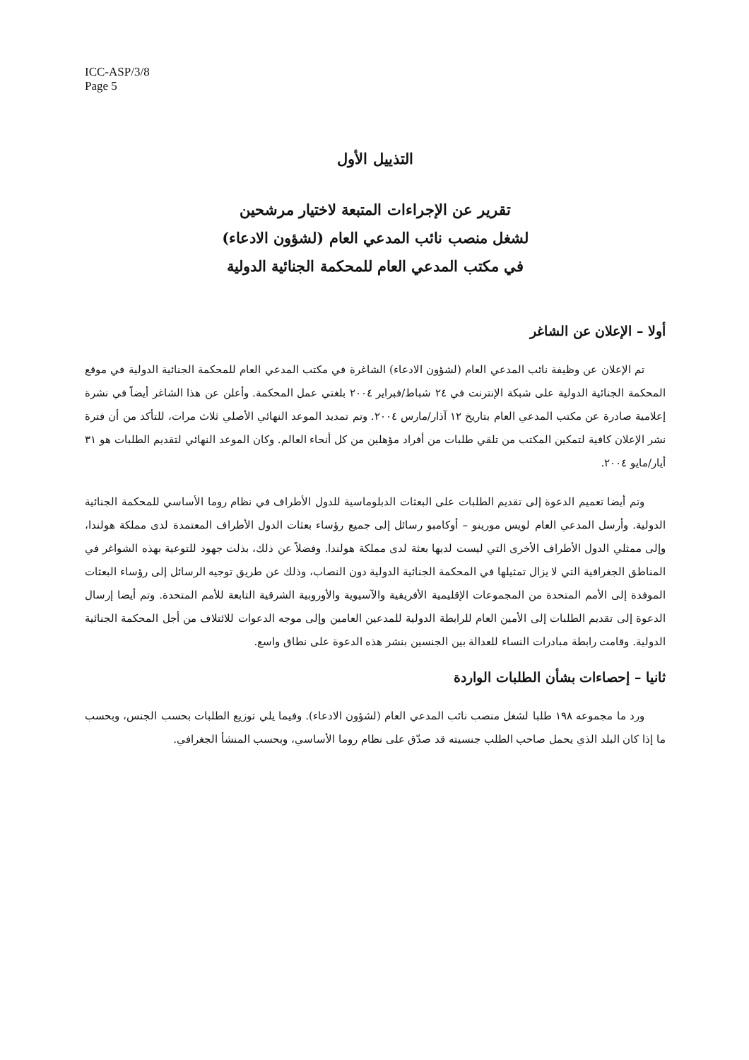ICC-ASP/3/8
Page 5
التذييل الأول
تقرير عن الإجراءات المتبعة لاختيار مرشحين
لشغل منصب نائب المدعي العام (لشؤون الادعاء)
في مكتب المدعي العام للمحكمة الجنائية الدولية
أولا – الإعلان عن الشاغر
تم الإعلان عن وظيفة نائب المدعي العام (لشؤون الادعاء) الشاغرة في مكتب المدعي العام للمحكمة الجنائية الدولية في موقع المحكمة الجنائية الدولية على شبكة الإنترنت في ٢٤ شباط/فبراير ٢٠٠٤ بلغتي عمل المحكمة. وأعلن عن هذا الشاغر أيضاً في نشرة إعلامية صادرة عن مكتب المدعي العام بتاريخ ١٢ آذار/مارس ٢٠٠٤. وتم تمديد الموعد النهائي الأصلي ثلاث مرات، للتأكد من أن فترة نشر الإعلان كافية لتمكين المكتب من تلقي طلبات من أفراد مؤهلين من كل أنحاء العالم. وكان الموعد النهائي لتقديم الطلبات هو ٣١ أيار/مايو ٢٠٠٤.
وتم أيضا تعميم الدعوة إلى تقديم الطلبات على البعثات الدبلوماسية للدول الأطراف في نظام روما الأساسي للمحكمة الجنائية الدولية. وأرسل المدعي العام لويس مورينو – أوكامبو رسائل إلى جميع رؤساء بعثات الدول الأطراف المعتمدة لدى مملكة هولندا، وإلى ممثلي الدول الأطراف الأخرى التي ليست لديها بعثة لدى مملكة هولندا. وفضلاً عن ذلك، بذلت جهود للتوعية بهذه الشواغر في المناطق الجغرافية التي لا يزال تمثيلها في المحكمة الجنائية الدولية دون النصاب، وذلك عن طريق توجيه الرسائل إلى رؤساء البعثات الموفدة إلى الأمم المتحدة من المجموعات الإقليمية الأفريقية والآسيوية والأوروبية الشرقية التابعة للأمم المتحدة. وتم أيضا إرسال الدعوة إلى تقديم الطلبات إلى الأمين العام للرابطة الدولية للمدعين العامين وإلى موجه الدعوات للائتلاف من أجل المحكمة الجنائية الدولية. وقامت رابطة مبادرات النساء للعدالة بين الجنسين بنشر هذه الدعوة على نطاق واسع.
ثانيا – إحصاءات بشأن الطلبات الواردة
ورد ما مجموعه ١٩٨ طلبا لشغل منصب نائب المدعي العام (لشؤون الادعاء). وفيما يلي توزيع الطلبات بحسب الجنس، وبحسب ما إذا كان البلد الذي يحمل صاحب الطلب جنسيته قد صدّق على نظام روما الأساسي، وبحسب المنشأ الجغرافي.